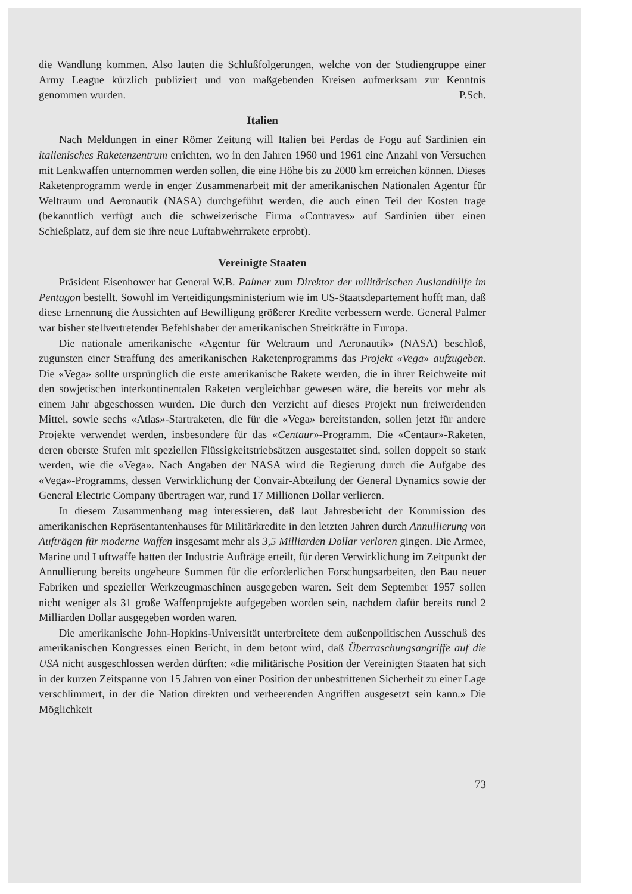die Wandlung kommen. Also lauten die Schlußfolgerungen, welche von der Studiengruppe einer Army League kürzlich publiziert und von maßgebenden Kreisen aufmerksam zur Kenntnis genommen wurden. P.Sch.
Italien
Nach Meldungen in einer Römer Zeitung will Italien bei Perdas de Fogu auf Sardinien ein italienisches Raketenzentrum errichten, wo in den Jahren 1960 und 1961 eine Anzahl von Versuchen mit Lenkwaffen unternommen werden sollen, die eine Höhe bis zu 2000 km erreichen können. Dieses Raketenprogramm werde in enger Zusammenarbeit mit der amerikanischen Nationalen Agentur für Weltraum und Aeronautik (NASA) durchgeführt werden, die auch einen Teil der Kosten trage (bekanntlich verfügt auch die schweizerische Firma «Contraves» auf Sardinien über einen Schießplatz, auf dem sie ihre neue Luftabwehrrakete erprobt).
Vereinigte Staaten
Präsident Eisenhower hat General W.B. Palmer zum Direktor der militärischen Auslandhilfe im Pentagon bestellt. Sowohl im Verteidigungsministerium wie im US-Staatsdepartement hofft man, daß diese Ernennung die Aussichten auf Bewilligung größerer Kredite verbessern werde. General Palmer war bisher stellvertretender Befehlshaber der amerikanischen Streitkräfte in Europa.
Die nationale amerikanische «Agentur für Weltraum und Aeronautik» (NASA) beschloß, zugunsten einer Straffung des amerikanischen Raketenprogramms das Projekt «Vega» aufzugeben. Die «Vega» sollte ursprünglich die erste amerikanische Rakete werden, die in ihrer Reichweite mit den sowjetischen interkontinentalen Raketen vergleichbar gewesen wäre, die bereits vor mehr als einem Jahr abgeschossen wurden. Die durch den Verzicht auf dieses Projekt nun freiwerdenden Mittel, sowie sechs «Atlas»-Startraketen, die für die «Vega» bereitstanden, sollen jetzt für andere Projekte verwendet werden, insbesondere für das «Centaur»-Programm. Die «Centaur»-Raketen, deren oberste Stufen mit speziellen Flüssigkeitstriebsätzen ausgestattet sind, sollen doppelt so stark werden, wie die «Vega». Nach Angaben der NASA wird die Regierung durch die Aufgabe des «Vega»-Programms, dessen Verwirklichung der Convair-Abteilung der General Dynamics sowie der General Electric Company übertragen war, rund 17 Millionen Dollar verlieren.
In diesem Zusammenhang mag interessieren, daß laut Jahresbericht der Kommission des amerikanischen Repräsentantenhauses für Militärkredite in den letzten Jahren durch Annullierung von Aufträgen für moderne Waffen insgesamt mehr als 3,5 Milliarden Dollar verloren gingen. Die Armee, Marine und Luftwaffe hatten der Industrie Aufträge erteilt, für deren Verwirklichung im Zeitpunkt der Annullierung bereits ungeheure Summen für die erforderlichen Forschungsarbeiten, den Bau neuer Fabriken und spezieller Werkzeugmaschinen ausgegeben waren. Seit dem September 1957 sollen nicht weniger als 31 große Waffenprojekte aufgegeben worden sein, nachdem dafür bereits rund 2 Milliarden Dollar ausgegeben worden waren.
Die amerikanische John-Hopkins-Universität unterbreitete dem außenpolitischen Ausschuß des amerikanischen Kongresses einen Bericht, in dem betont wird, daß Überraschungsangriffe auf die USA nicht ausgeschlossen werden dürften: «die militärische Position der Vereinigten Staaten hat sich in der kurzen Zeitspanne von 15 Jahren von einer Position der unbestrittenen Sicherheit zu einer Lage verschlimmert, in der die Nation direkten und verheerenden Angriffen ausgesetzt sein kann.» Die Möglichkeit
73